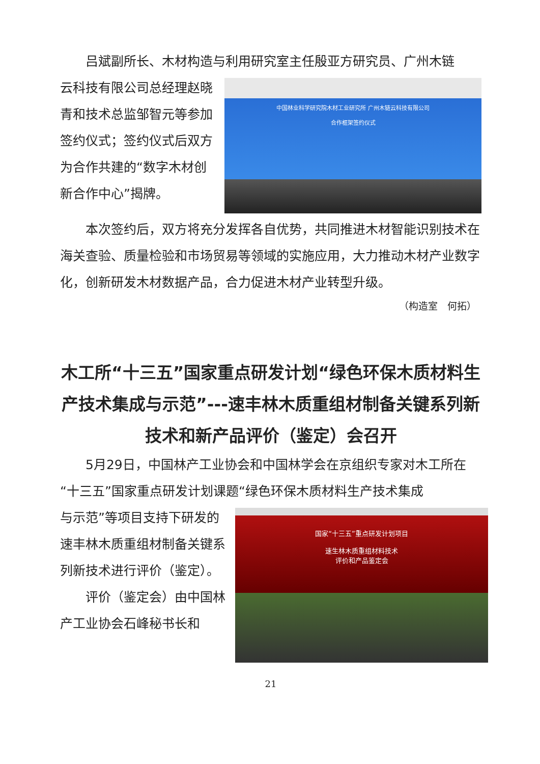吕斌副所长、木材构造与利用研究室主任殷亚方研究员、广州木链
中国林业科学研究院木材工业研究所 广州木链云科技有限公司
合作框架签约仪式
云科技有限公司总经理赵晓青和技术总监邹智元等参加签约仪式；签约仪式后双方为合作共建的“数字木材创新合作中心”揭牌。
本次签约后，双方将充分发挥各自优势，共同推进木材智能识别技术在海关查验、质量检验和市场贸易等领域的实施应用，大力推动木材产业数字化，创新研发木材数据产品，合力促进木材产业转型升级。
（构造室　何拓）
木工所“十三五”国家重点研发计划“绿色环保木质材料生产技术集成与示范”---速丰林木质重组材制备关键系列新技术和新产品评价（鉴定）会召开
5月29日，中国林产工业协会和中国林学会在京组织专家对木工所在“十三五”国家重点研发计划课题“绿色环保木质材料生产技术集成
国家“十三五”重点研发计划项目
速生林木质重组材料技术
评价和产品鉴定会
与示范”等项目支持下研发的速丰林木质重组材制备关键系列新技术进行评价（鉴定）。
评价（鉴定会）由中国林产工业协会石峰秘书长和
21